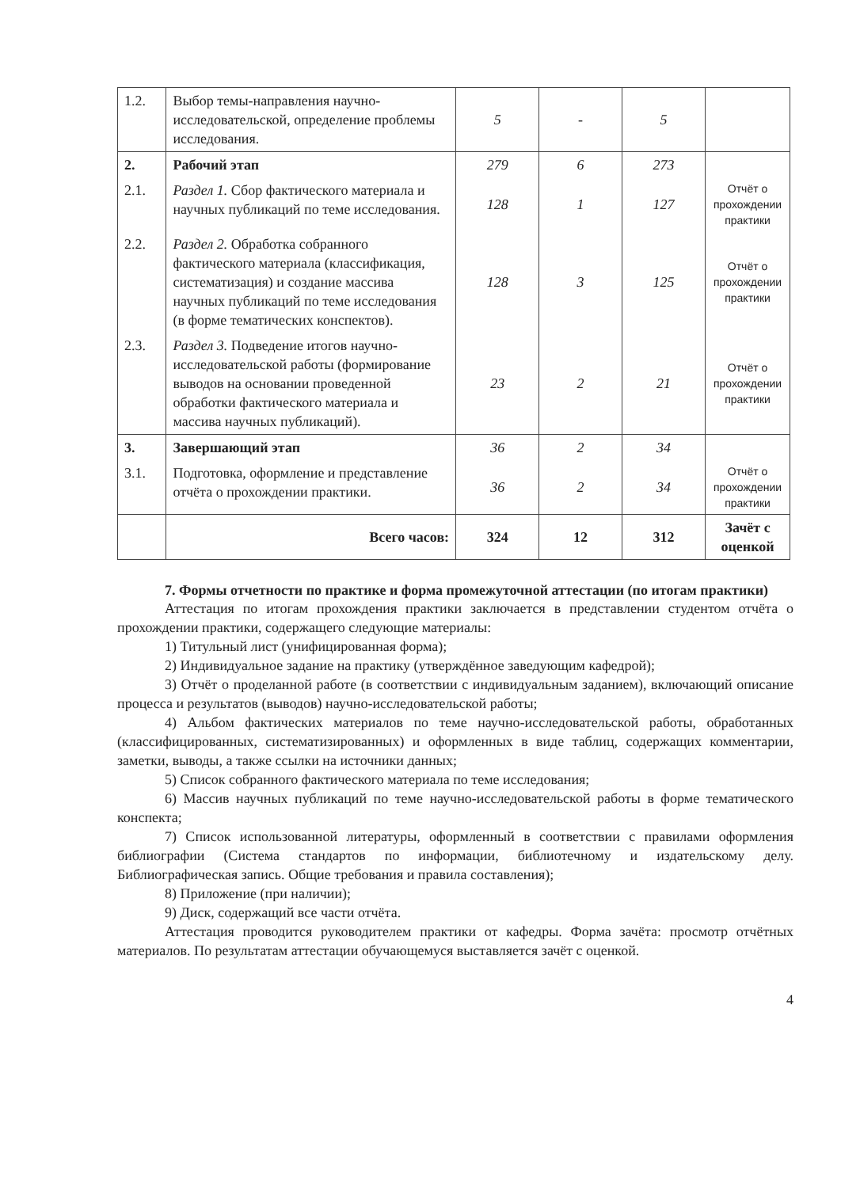| 1.2. | Выбор темы-направления научно-исследовательской, определение проблемы исследования. | 5 | - | 5 | |
| 2. | Рабочий этап | 279 | 6 | 273 | |
| 2.1. | Раздел 1. Сбор фактического материала и научных публикаций по теме исследования. | 128 | 1 | 127 | Отчёт о прохождении практики |
| 2.2. | Раздел 2. Обработка собранного фактического материала (классификация, систематизация) и создание массива научных публикаций по теме исследования (в форме тематических конспектов). | 128 | 3 | 125 | Отчёт о прохождении практики |
| 2.3. | Раздел 3. Подведение итогов научно-исследовательской работы (формирование выводов на основании проведенной обработки фактического материала и массива научных публикаций). | 23 | 2 | 21 | Отчёт о прохождении практики |
| 3. | Завершающий этап | 36 | 2 | 34 | |
| 3.1. | Подготовка, оформление и представление отчёта о прохождении практики. | 36 | 2 | 34 | Отчёт о прохождении практики |
| | Всего часов: | 324 | 12 | 312 | Зачёт с оценкой |
7. Формы отчетности по практике и форма промежуточной аттестации (по итогам практики)
Аттестация по итогам прохождения практики заключается в представлении студентом отчёта о прохождении практики, содержащего следующие материалы:
1) Титульный лист (унифицированная форма);
2) Индивидуальное задание на практику (утверждённое заведующим кафедрой);
3) Отчёт о проделанной работе (в соответствии с индивидуальным заданием), включающий описание процесса и результатов (выводов) научно-исследовательской работы;
4) Альбом фактических материалов по теме научно-исследовательской работы, обработанных (классифицированных, систематизированных) и оформленных в виде таблиц, содержащих комментарии, заметки, выводы, а также ссылки на источники данных;
5) Список собранного фактического материала по теме исследования;
6) Массив научных публикаций по теме научно-исследовательской работы в форме тематического конспекта;
7) Список использованной литературы, оформленный в соответствии с правилами оформления библиографии (Система стандартов по информации, библиотечному и издательскому делу. Библиографическая запись. Общие требования и правила составления);
8) Приложение (при наличии);
9) Диск, содержащий все части отчёта.
Аттестация проводится руководителем практики от кафедры. Форма зачёта: просмотр отчётных материалов. По результатам аттестации обучающемуся выставляется зачёт с оценкой.
4